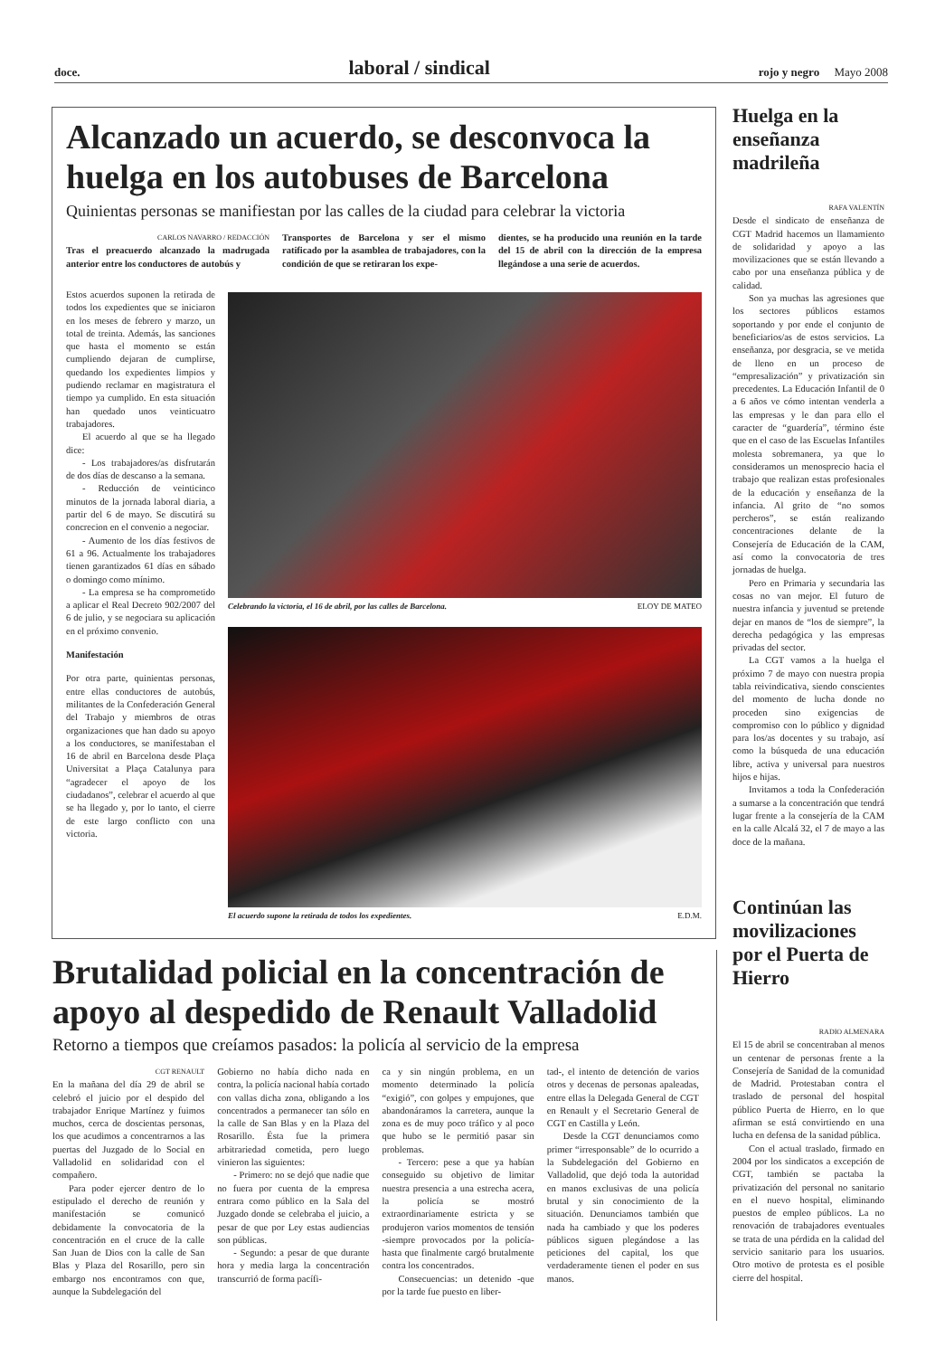doce. laboral / sindical rojo y negro Mayo 2008
Alcanzado un acuerdo, se desconvoca la huelga en los autobuses de Barcelona
Quinientas personas se manifiestan por las calles de la ciudad para celebrar la victoria
CARLOS NAVARRO / REDACCIÓN
Tras el preacuerdo alcanzado la madrugada anterior entre los conductores de autobús y
Transportes de Barcelona y ser el mismo ratificado por la asamblea de trabajadores, con la condición de que se retiraran los expe-
dientes, se ha producido una reunión en la tarde del 15 de abril con la dirección de la empresa llegándose a una serie de acuerdos.
Estos acuerdos suponen la retirada de todos los expedientes que se iniciaron en los meses de febrero y marzo, un total de treinta. Además, las sanciones que hasta el momento se están cumpliendo dejaran de cumplirse, quedando los expedientes limpios y pudiendo reclamar en magistratura el tiempo ya cumplido. En esta situación han quedado unos veinticuatro trabajadores.
El acuerdo al que se ha llegado dice:
- Los trabajadores/as disfrutarán de dos días de descanso a la semana.
- Reducción de veinticinco minutos de la jornada laboral diaria, a partir del 6 de mayo. Se discutirá su concrecion en el convenio a negociar.
- Aumento de los días festivos de 61 a 96. Actualmente los trabajadores tienen garantizados 61 días en sábado o domingo como mínimo.
- La empresa se ha comprometido a aplicar el Real Decreto 902/2007 del 6 de julio, y se negociara su aplicación en el próximo convenio.
Manifestación
Por otra parte, quinientas personas, entre ellas conductores de autobús, militantes de la Confederación General del Trabajo y miembros de otras organizaciones que han dado su apoyo a los conductores, se manifestaban el 16 de abril en Barcelona desde Plaça Universitat a Plaça Catalunya para “agradecer el apoyo de los ciudadanos”, celebrar el acuerdo al que se ha llegado y, por lo tanto, el cierre de este largo conflicto con una victoria.
Celebrando la victoria, el 16 de abril, por las calles de Barcelona. ELOY DE MATEO
El acuerdo supone la retirada de todos los expedientes. E.D.M.
Huelga en la enseñanza madrileña
RAFA VALENTÍN
Desde el sindicato de enseñanza de CGT Madrid hacemos un llamamiento de solidaridad y apoyo a las movilizaciones que se están llevando a cabo por una enseñanza pública y de calidad.
Son ya muchas las agresiones que los sectores públicos estamos soportando y por ende el conjunto de beneficiarios/as de estos servicios. La enseñanza, por desgracia, se ve metida de lleno en un proceso de “empresalización” y privatización sin precedentes. La Educación Infantil de 0 a 6 años ve cómo intentan venderla a las empresas y le dan para ello el caracter de “guardería”, término éste que en el caso de las Escuelas Infantiles molesta sobremanera, ya que lo consideramos un menosprecio hacia el trabajo que realizan estas profesionales de la educación y enseñanza de la infancia. Al grito de “no somos percheros”, se están realizando concentraciones delante de la Consejería de Educación de la CAM, así como la convocatoria de tres jornadas de huelga.
Pero en Primaria y secundaria las cosas no van mejor. El futuro de nuestra infancia y juventud se pretende dejar en manos de “los de siempre”, la derecha pedagógica y las empresas privadas del sector.
La CGT vamos a la huelga el próximo 7 de mayo con nuestra propia tabla reivindicativa, siendo conscientes del momento de lucha donde no proceden sino exigencias de compromiso con lo público y dignidad para los/as docentes y su trabajo, así como la búsqueda de una educación libre, activa y universal para nuestros hijos e hijas.
Invitamos a toda la Confederación a sumarse a la concentración que tendrá lugar frente a la consejería de la CAM en la calle Alcalá 32, el 7 de mayo a las doce de la mañana.
Brutalidad policial en la concentración de apoyo al despedido de Renault Valladolid
Retorno a tiempos que creíamos pasados: la policía al servicio de la empresa
CGT RENAULT
En la mañana del día 29 de abril se celebró el juicio por el despido del trabajador Enrique Martínez y fuimos muchos, cerca de doscientas personas, los que acudimos a concentrarnos a las puertas del Juzgado de lo Social en Valladolid en solidaridad con el compañero.
Para poder ejercer dentro de lo estipulado el derecho de reunión y manifestación se comunicó debidamente la convocatoria de la concentración en el cruce de la calle San Juan de Dios con la calle de San Blas y Plaza del Rosarillo, pero sin embargo nos encontramos con que, aunque la Subdelegación del
Gobierno no había dicho nada en contra, la policía nacional había cortado con vallas dicha zona, obligando a los concentrados a permanecer tan sólo en la calle de San Blas y en la Plaza del Rosarillo. Ésta fue la primera arbitrariedad cometida, pero luego vinieron las siguientes:
- Primero: no se dejó que nadie que no fuera por cuenta de la empresa entrara como público en la Sala del Juzgado donde se celebraba el juicio, a pesar de que por Ley estas audiencias son públicas.
- Segundo: a pesar de que durante hora y media larga la concentración transcurrió de forma pacífi-
ca y sin ningún problema, en un momento determinado la policía “exigió”, con golpes y empujones, que abandonáramos la carretera, aunque la zona es de muy poco tráfico y al poco que hubo se le permitió pasar sin problemas.
- Tercero: pese a que ya habían conseguido su objetivo de limitar nuestra presencia a una estrecha acera, la policía se mostró extraordinariamente estricta y se produjeron varios momentos de tensión -siempre provocados por la policía- hasta que finalmente cargó brutalmente contra los concentrados.
Consecuencias: un detenido -que por la tarde fue puesto en liber-
tad-, el intento de detención de varios otros y decenas de personas apaleadas, entre ellas la Delegada General de CGT en Renault y el Secretario General de CGT en Castilla y León.
Desde la CGT denunciamos como primer “irresponsable” de lo ocurrido a la Subdelegación del Gobierno en Valladolid, que dejó toda la autoridad en manos exclusivas de una policía brutal y sin conocimiento de la situación. Denunciamos también que nada ha cambiado y que los poderes públicos siguen plegándose a las peticiones del capital, los que verdaderamente tienen el poder en sus manos.
Continúan las movilizaciones por el Puerta de Hierro
RADIO ALMENARA
El 15 de abril se concentraban al menos un centenar de personas frente a la Consejería de Sanidad de la comunidad de Madrid. Protestaban contra el traslado de personal del hospital público Puerta de Hierro, en lo que afirman se está convirtiendo en una lucha en defensa de la sanidad pública.
Con el actual traslado, firmado en 2004 por los sindicatos a excepción de CGT, también se pactaba la privatización del personal no sanitario en el nuevo hospital, eliminando puestos de empleo públicos. La no renovación de trabajadores eventuales se trata de una pérdida en la calidad del servicio sanitario para los usuarios. Otro motivo de protesta es el posible cierre del hospital.